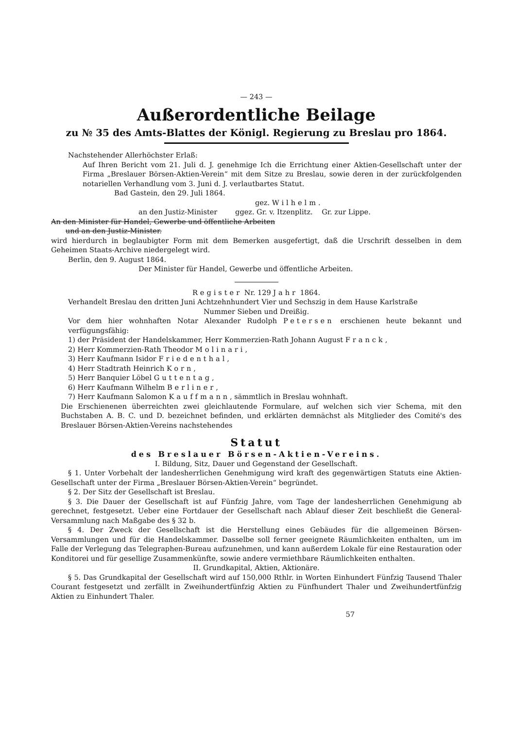— 243 —
Außerordentliche Beilage
zu № 35 des Amts-Blattes der Königl. Regierung zu Breslau pro 1864.
Nachstehender Allerhöchster Erlaß:
Auf Ihren Bericht vom 21. Juli d. J. genehmige Ich die Errichtung einer Aktien-Gesellschaft unter der Firma „Breslauer Börsen-Aktien-Verein“ mit dem Sitze zu Breslau, sowie deren in der zurückfolgenden notariellen Verhandlung vom 3. Juni d. J. verlautbartes Statut.
Bad Gastein, den 29. Juli 1864.
gez. Wilhelm.
an den Justiz-Minister ggez. Gr. v. Itzenplitz. Gr. zur Lippe.
An den Minister für Handel, Gewerbe und öffentliche Arbeiten
und an den Justiz-Minister.
wird hierdurch in beglaubigter Form mit dem Bemerken ausgefertigt, daß die Urschrift desselben in dem Geheimen Staats-Archive niedergelegt wird.
Berlin, den 9. August 1864.
Der Minister für Handel, Gewerbe und öffentliche Arbeiten.
Register Nr. 129 Jahr 1864.
Verhandelt Breslau den dritten Juni Achtzehnhundert Vier und Sechszig in dem Hause Karlstraße
Nummer Sieben und Dreißig.
Vor dem hier wohnhaften Notar Alexander Rudolph Petersen erschienen heute bekannt und verfügungsfähig:
1) der Präsident der Handelskammer, Herr Kommerzien-Rath Johann August Franck,
2) Herr Kommerzien-Rath Theodor Molinari,
3) Herr Kaufmann Isidor Friedenthal,
4) Herr Stadtrath Heinrich Korn,
5) Herr Banquier Löbel Guttentag,
6) Herr Kaufmann Wilhelm Berliner,
7) Herr Kaufmann Salomon Kauffmann, sämmtlich in Breslau wohnhaft.
Die Erschienenen überreichten zwei gleichlautende Formulare, auf welchen sich vier Schema, mit den Buchstaben A. B. C. und D. bezeichnet befinden, und erklärten demnächst als Mitglieder des Comité's des Breslauer Börsen-Aktien-Vereins nachstehendes
Statut
des Breslauer Börsen-Aktien-Vereins.
I. Bildung, Sitz, Dauer und Gegenstand der Gesellschaft.
§ 1. Unter Vorbehalt der landesherrlichen Genehmigung wird kraft des gegenwärtigen Statuts eine Aktien-Gesellschaft unter der Firma „Breslauer Börsen-Aktien-Verein“ begründet.
§ 2. Der Sitz der Gesellschaft ist Breslau.
§ 3. Die Dauer der Gesellschaft ist auf Fünfzig Jahre, vom Tage der landesherrlichen Genehmigung ab gerechnet, festgesetzt. Ueber eine Fortdauer der Gesellschaft nach Ablauf dieser Zeit beschließt die General-Versammlung nach Maßgabe des § 32 b.
§ 4. Der Zweck der Gesellschaft ist die Herstellung eines Gebäudes für die allgemeinen Börsen-Versammlungen und für die Handelskammer. Dasselbe soll ferner geeignete Räumlichkeiten enthalten, um im Falle der Verlegung das Telegraphen-Bureau aufzunehmen, und kann außerdem Lokale für eine Restauration oder Konditorei und für gesellige Zusammenkünfte, sowie andere vermiethbare Räumlichkeiten enthalten.
II. Grundkapital, Aktien, Aktionäre.
§ 5. Das Grundkapital der Gesellschaft wird auf 150,000 Rthlr. in Worten Einhundert Fünfzig Tausend Thaler Courant festgesetzt und zerfällt in Zweihundertfünfzig Aktien zu Fünfhundert Thaler und Zweihundertfünfzig Aktien zu Einhundert Thaler.
57